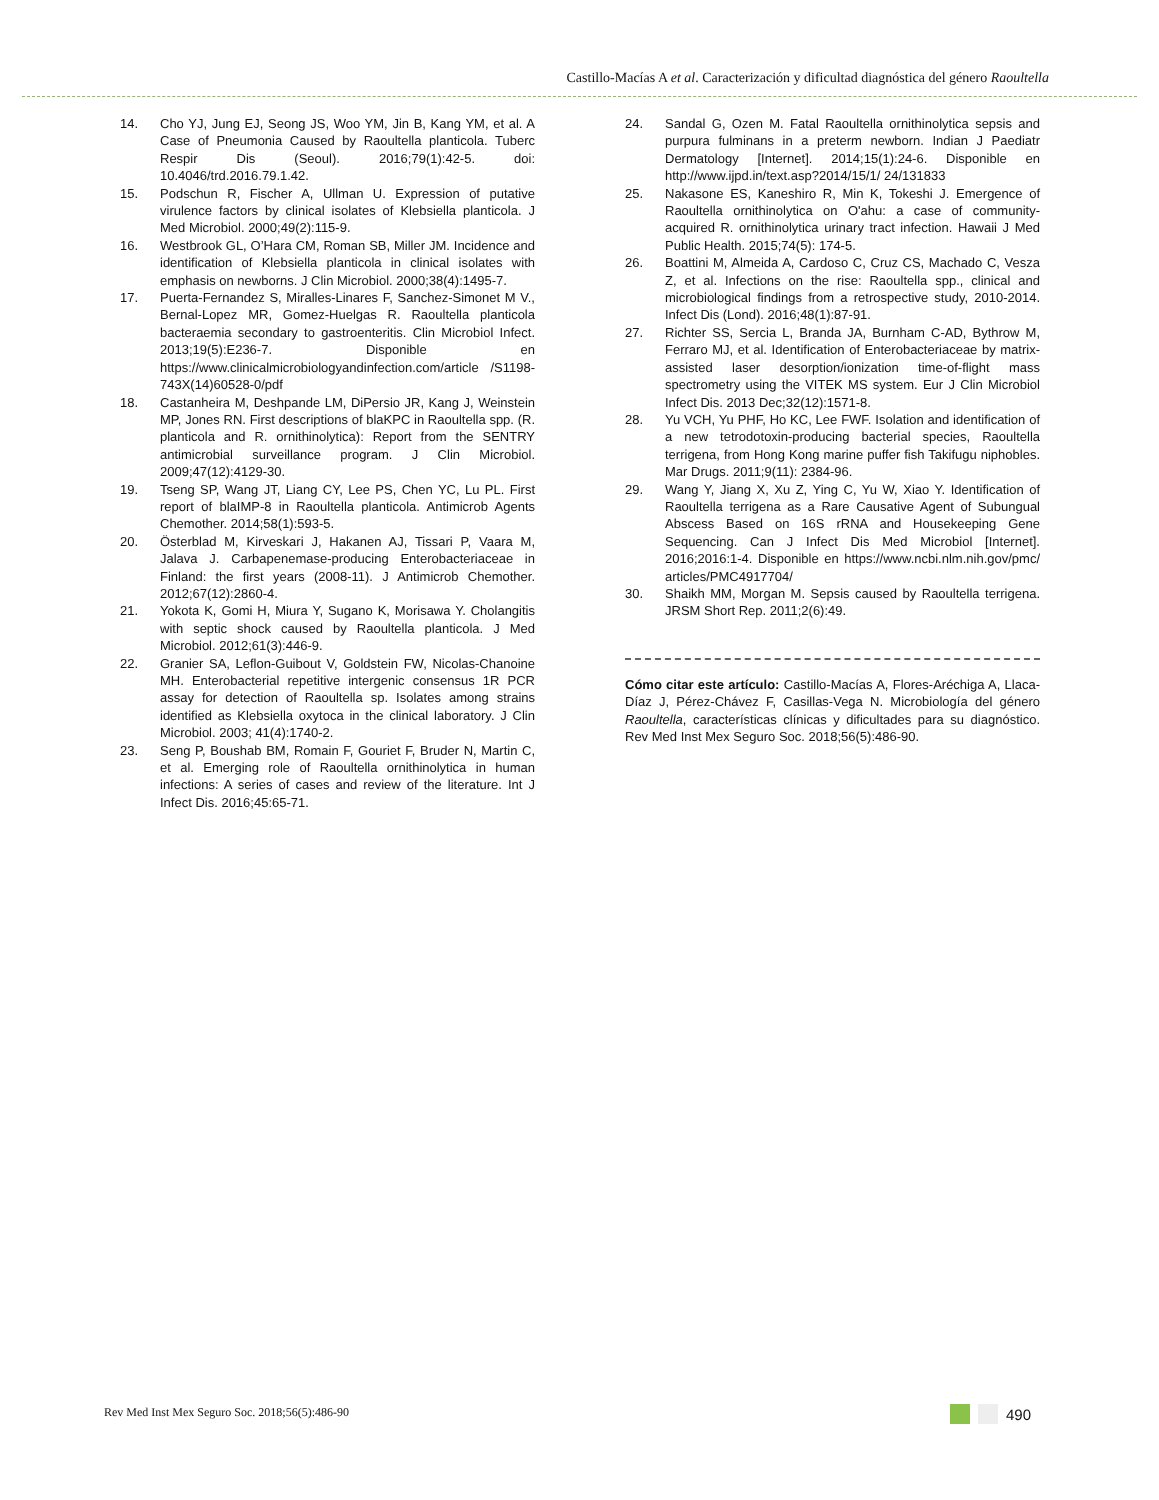Castillo-Macías A et al. Caracterización y dificultad diagnóstica del género Raoultella
14. Cho YJ, Jung EJ, Seong JS, Woo YM, Jin B, Kang YM, et al. A Case of Pneumonia Caused by Raoultella planticola. Tuberc Respir Dis (Seoul). 2016;79(1):42-5. doi: 10.4046/trd.2016.79.1.42.
15. Podschun R, Fischer A, Ullman U. Expression of putative virulence factors by clinical isolates of Klebsiella planticola. J Med Microbiol. 2000;49(2):115-9.
16. Westbrook GL, O’Hara CM, Roman SB, Miller JM. Incidence and identification of Klebsiella planticola in clinical isolates with emphasis on newborns. J Clin Microbiol. 2000;38(4):1495-7.
17. Puerta-Fernandez S, Miralles-Linares F, Sanchez-Simonet M V., Bernal-Lopez MR, Gomez-Huelgas R. Raoultella planticola bacteraemia secondary to gastroenteritis. Clin Microbiol Infect. 2013;19(5):E236-7. Disponible en https://www.clinicalmicrobiologyandinfection.com/article /S1198-743X(14)60528-0/pdf
18. Castanheira M, Deshpande LM, DiPersio JR, Kang J, Weinstein MP, Jones RN. First descriptions of blaKPC in Raoultella spp. (R. planticola and R. ornithinolytica): Report from the SENTRY antimicrobial surveillance program. J Clin Microbiol. 2009;47(12):4129-30.
19. Tseng SP, Wang JT, Liang CY, Lee PS, Chen YC, Lu PL. First report of blaIMP-8 in Raoultella planticola. Antimicrob Agents Chemother. 2014;58(1):593-5.
20. Österblad M, Kirveskari J, Hakanen AJ, Tissari P, Vaara M, Jalava J. Carbapenemase-producing Enterobacteriaceae in Finland: the first years (2008-11). J Antimicrob Chemother. 2012;67(12):2860-4.
21. Yokota K, Gomi H, Miura Y, Sugano K, Morisawa Y. Cholangitis with septic shock caused by Raoultella planticola. J Med Microbiol. 2012;61(3):446-9.
22. Granier SA, Leflon-Guibout V, Goldstein FW, Nicolas-Chanoine MH. Enterobacterial repetitive intergenic consensus 1R PCR assay for detection of Raoultella sp. Isolates among strains identified as Klebsiella oxytoca in the clinical laboratory. J Clin Microbiol. 2003; 41(4):1740-2.
23. Seng P, Boushab BM, Romain F, Gouriet F, Bruder N, Martin C, et al. Emerging role of Raoultella ornithinolytica in human infections: A series of cases and review of the literature. Int J Infect Dis. 2016;45:65-71.
24. Sandal G, Ozen M. Fatal Raoultella ornithinolytica sepsis and purpura fulminans in a preterm newborn. Indian J Paediatr Dermatology [Internet]. 2014;15(1):24-6. Disponible en http://www.ijpd.in/text.asp?2014/15/1/ 24/131833
25. Nakasone ES, Kaneshiro R, Min K, Tokeshi J. Emergence of Raoultella ornithinolytica on O'ahu: a case of community-acquired R. ornithinolytica urinary tract infection. Hawaii J Med Public Health. 2015;74(5): 174-5.
26. Boattini M, Almeida A, Cardoso C, Cruz CS, Machado C, Vesza Z, et al. Infections on the rise: Raoultella spp., clinical and microbiological findings from a retrospective study, 2010-2014. Infect Dis (Lond). 2016;48(1):87-91.
27. Richter SS, Sercia L, Branda JA, Burnham C-AD, Bythrow M, Ferraro MJ, et al. Identification of Enterobacteriaceae by matrix-assisted laser desorption/ionization time-of-flight mass spectrometry using the VITEK MS system. Eur J Clin Microbiol Infect Dis. 2013 Dec;32(12):1571-8.
28. Yu VCH, Yu PHF, Ho KC, Lee FWF. Isolation and identification of a new tetrodotoxin-producing bacterial species, Raoultella terrigena, from Hong Kong marine puffer fish Takifugu niphobles. Mar Drugs. 2011;9(11): 2384-96.
29. Wang Y, Jiang X, Xu Z, Ying C, Yu W, Xiao Y. Identification of Raoultella terrigena as a Rare Causative Agent of Subungual Abscess Based on 16S rRNA and Housekeeping Gene Sequencing. Can J Infect Dis Med Microbiol [Internet]. 2016;2016:1-4. Disponible en https://www.ncbi.nlm.nih.gov/pmc/ articles/PMC4917704/
30. Shaikh MM, Morgan M. Sepsis caused by Raoultella terrigena. JRSM Short Rep. 2011;2(6):49.
Cómo citar este artículo: Castillo-Macías A, Flores-Aréchiga A, Llaca-Díaz J, Pérez-Chávez F, Casillas-Vega N. Microbiología del género Raoultella, características clínicas y dificultades para su diagnóstico. Rev Med Inst Mex Seguro Soc. 2018;56(5):486-90.
Rev Med Inst Mex Seguro Soc. 2018;56(5):486-90
490